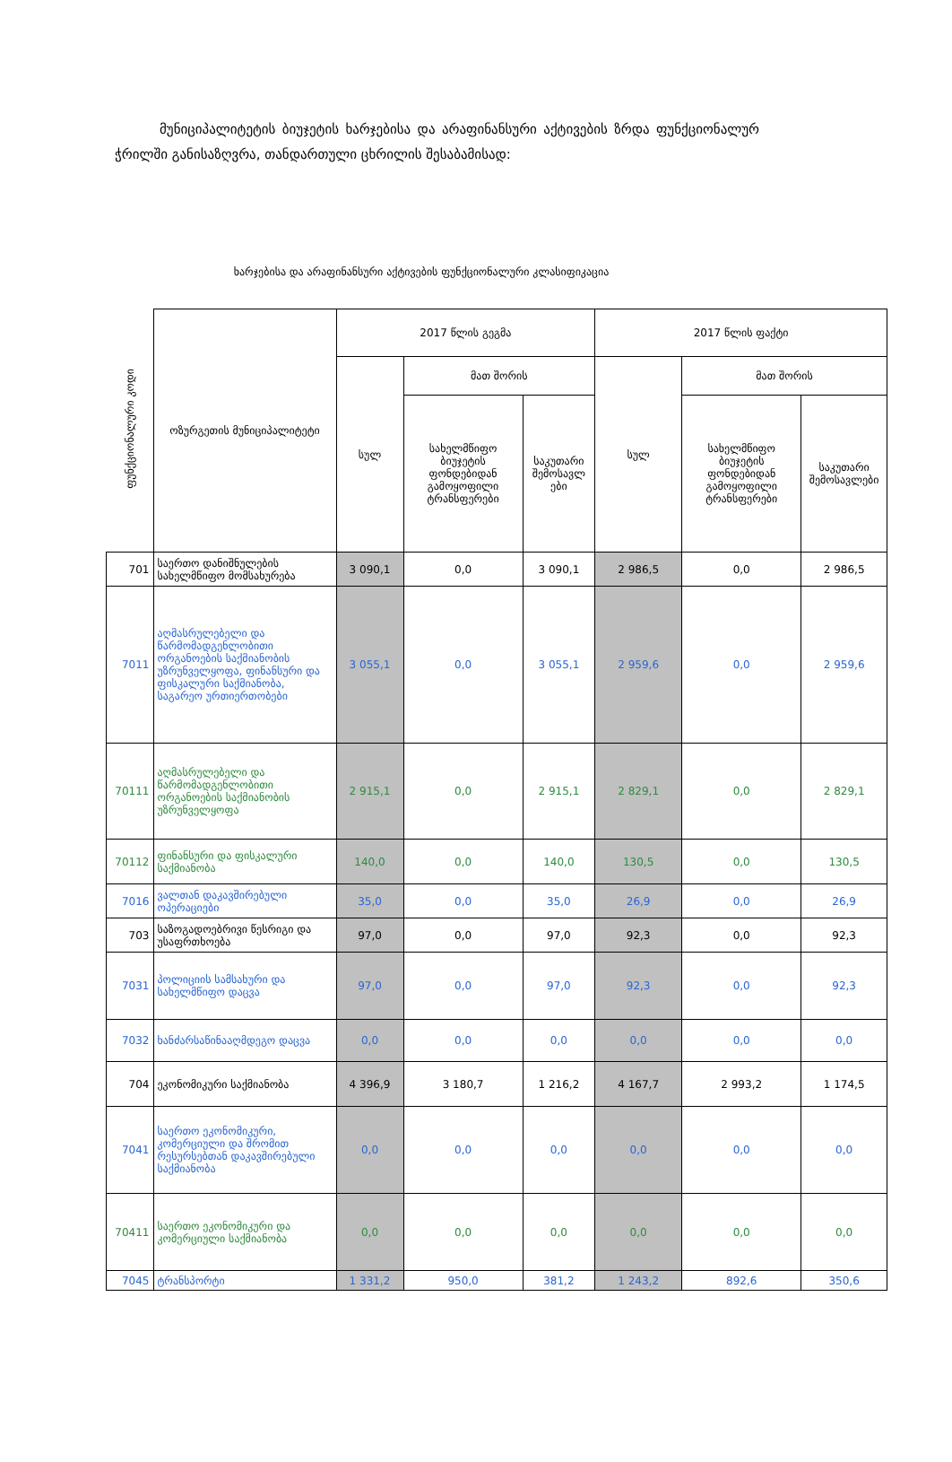მუნიციპალიტეტის ბიუჯეტის ხარჯებისა და არაფინანსური აქტივების ზრდა ფუნქციონალურ ჭრილში განისაზღვრა, თანდართული ცხრილის შესაბამისად:
ხარჯებისა და არაფინანსური აქტივების ფუნქციონალური კლასიფიკაცია
| ფუნქციონალური კოდი | ოზურგეთის მუნიციპალიტეტი | 2017 წლის გეგმა | | | 2017 წლის ფაქტი | | |
| --- | --- | --- | --- | --- | --- | --- | --- |
| | | სულ | მათ შორის | | სულ | მათ შორის | |
| | | | სახელმწიფო ბიუჯეტის ფონდებიდან გამოყოფილი ტრანსფერები | საკუთარი შემოსავლ ები | | სახელმწიფო ბიუჯეტის ფონდებიდან გამოყოფილი ტრანსფერები | საკუთარი შემოსავლები |
| 701 | საერთო დანიშნულების სახელმწიფო მომსახურება | 3 090,1 | 0,0 | 3 090,1 | 2 986,5 | 0,0 | 2 986,5 |
| 7011 | აღმასრულებელი და წარმომადგენლობითი ორგანოების საქმიანობის უზრუნველყოფა, ფინანსური და ფისკალური საქმიანობა, საგარეო ურთიერთობები | 3 055,1 | 0,0 | 3 055,1 | 2 959,6 | 0,0 | 2 959,6 |
| 70111 | აღმასრულებელი და წარმომადგენლობითი ორგანოების საქმიანობის უზრუნველყოფა | 2 915,1 | 0,0 | 2 915,1 | 2 829,1 | 0,0 | 2 829,1 |
| 70112 | ფინანსური და ფისკალური საქმიანობა | 140,0 | 0,0 | 140,0 | 130,5 | 0,0 | 130,5 |
| 7016 | ვალთან დაკავშირებული ოპერაციები | 35,0 | 0,0 | 35,0 | 26,9 | 0,0 | 26,9 |
| 703 | საზოგადოებრივი წესრიგი და უსაფრთხოება | 97,0 | 0,0 | 97,0 | 92,3 | 0,0 | 92,3 |
| 7031 | პოლიციის სამსახური და სახელმწიფო დაცვა | 97,0 | 0,0 | 97,0 | 92,3 | 0,0 | 92,3 |
| 7032 | ხანძარსაწინააღმდეგო დაცვა | 0,0 | 0,0 | 0,0 | 0,0 | 0,0 | 0,0 |
| 704 | ეკონომიკური საქმიანობა | 4 396,9 | 3 180,7 | 1 216,2 | 4 167,7 | 2 993,2 | 1 174,5 |
| 7041 | საერთო ეკონომიკური, კომერციული და შრომით რესურსებთან დაკავშირებული საქმიანობა | 0,0 | 0,0 | 0,0 | 0,0 | 0,0 | 0,0 |
| 70411 | საერთო ეკონომიკური და კომერციული საქმიანობა | 0,0 | 0,0 | 0,0 | 0,0 | 0,0 | 0,0 |
| 7045 | ტრანსპორტი | 1 331,2 | 950,0 | 381,2 | 1 243,2 | 892,6 | 350,6 |